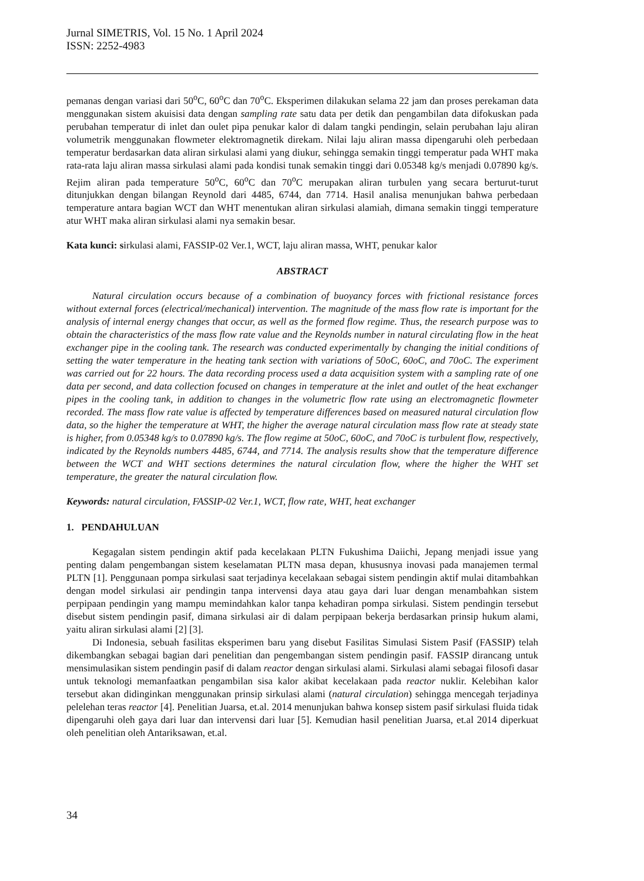Jurnal SIMETRIS, Vol. 15 No. 1 April 2024
ISSN: 2252-4983
pemanas dengan variasi dari 50<sup>o</sup>C, 60<sup>o</sup>C dan 70<sup>o</sup>C. Eksperimen dilakukan selama 22 jam dan proses perekaman data menggunakan sistem akuisisi data dengan sampling rate satu data per detik dan pengambilan data difokuskan pada perubahan temperatur di inlet dan oulet pipa penukar kalor di dalam tangki pendingin, selain perubahan laju aliran volumetrik menggunakan flowmeter elektromagnetik direkam. Nilai laju aliran massa dipengaruhi oleh perbedaan temperatur berdasarkan data aliran sirkulasi alami yang diukur, sehingga semakin tinggi temperatur pada WHT maka rata-rata laju aliran massa sirkulasi alami pada kondisi tunak semakin tinggi dari 0.05348 kg/s menjadi 0.07890 kg/s. Rejim aliran pada temperature 50<sup>o</sup>C, 60<sup>o</sup>C dan 70<sup>o</sup>C merupakan aliran turbulen yang secara berturut-turut ditunjukkan dengan bilangan Reynold dari 4485, 6744, dan 7714. Hasil analisa menunjukan bahwa perbedaan temperature antara bagian WCT dan WHT menentukan aliran sirkulasi alamiah, dimana semakin tinggi temperature atur WHT maka aliran sirkulasi alami nya semakin besar.
Kata kunci: sirkulasi alami, FASSIP-02 Ver.1, WCT, laju aliran massa, WHT, penukar kalor
ABSTRACT
Natural circulation occurs because of a combination of buoyancy forces with frictional resistance forces without external forces (electrical/mechanical) intervention. The magnitude of the mass flow rate is important for the analysis of internal energy changes that occur, as well as the formed flow regime. Thus, the research purpose was to obtain the characteristics of the mass flow rate value and the Reynolds number in natural circulating flow in the heat exchanger pipe in the cooling tank. The research was conducted experimentally by changing the initial conditions of setting the water temperature in the heating tank section with variations of 50oC, 60oC, and 70oC. The experiment was carried out for 22 hours. The data recording process used a data acquisition system with a sampling rate of one data per second, and data collection focused on changes in temperature at the inlet and outlet of the heat exchanger pipes in the cooling tank, in addition to changes in the volumetric flow rate using an electromagnetic flowmeter recorded. The mass flow rate value is affected by temperature differences based on measured natural circulation flow data, so the higher the temperature at WHT, the higher the average natural circulation mass flow rate at steady state is higher, from 0.05348 kg/s to 0.07890 kg/s. The flow regime at 50oC, 60oC, and 70oC is turbulent flow, respectively, indicated by the Reynolds numbers 4485, 6744, and 7714. The analysis results show that the temperature difference between the WCT and WHT sections determines the natural circulation flow, where the higher the WHT set temperature, the greater the natural circulation flow.
Keywords: natural circulation, FASSIP-02 Ver.1, WCT, flow rate, WHT, heat exchanger
1. PENDAHULUAN
Kegagalan sistem pendingin aktif pada kecelakaan PLTN Fukushima Daiichi, Jepang menjadi issue yang penting dalam pengembangan sistem keselamatan PLTN masa depan, khususnya inovasi pada manajemen termal PLTN [1]. Penggunaan pompa sirkulasi saat terjadinya kecelakaan sebagai sistem pendingin aktif mulai ditambahkan dengan model sirkulasi air pendingin tanpa intervensi daya atau gaya dari luar dengan menambahkan sistem perpipaan pendingin yang mampu memindahkan kalor tanpa kehadiran pompa sirkulasi. Sistem pendingin tersebut disebut sistem pendingin pasif, dimana sirkulasi air di dalam perpipaan bekerja berdasarkan prinsip hukum alami, yaitu aliran sirkulasi alami [2] [3].
Di Indonesia, sebuah fasilitas eksperimen baru yang disebut Fasilitas Simulasi Sistem Pasif (FASSIP) telah dikembangkan sebagai bagian dari penelitian dan pengembangan sistem pendingin pasif. FASSIP dirancang untuk mensimulasikan sistem pendingin pasif di dalam reactor dengan sirkulasi alami. Sirkulasi alami sebagai filosofi dasar untuk teknologi memanfaatkan pengambilan sisa kalor akibat kecelakaan pada reactor nuklir. Kelebihan kalor tersebut akan didinginkan menggunakan prinsip sirkulasi alami (natural circulation) sehingga mencegah terjadinya pelelehan teras reactor [4]. Penelitian Juarsa, et.al. 2014 menunjukan bahwa konsep sistem pasif sirkulasi fluida tidak dipengaruhi oleh gaya dari luar dan intervensi dari luar [5]. Kemudian hasil penelitian Juarsa, et.al 2014 diperkuat oleh penelitian oleh Antariksawan, et.al.
34